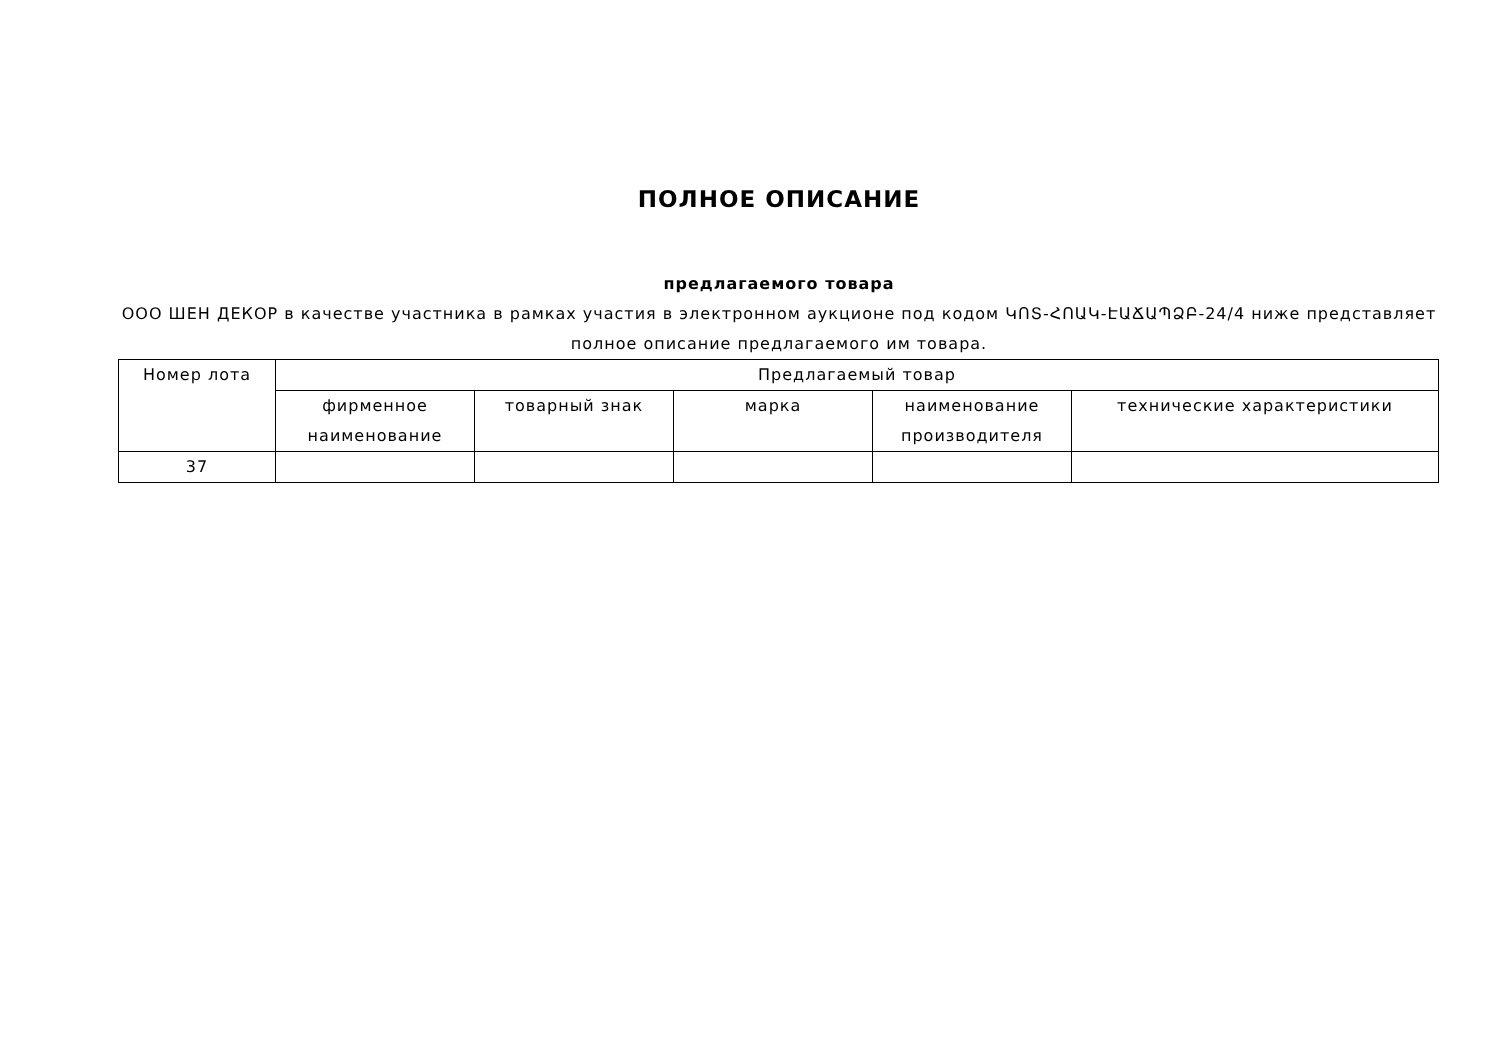ПОЛНОЕ ОПИСАНИЕ
предлагаемого товара
ООО ШЕН ДЕКОР в качестве участника в рамках участия в электронном аукционе под кодом ԿՈՏ-ՀՈԱԿ-ԷԱՃԱՊՁԲ-24/4 ниже представляет полное описание предлагаемого им товара.
| Номер лота | Предлагаемый товар | | | | |
| --- | --- | --- | --- | --- | --- |
| | фирменное наименование | товарный знак | марка | наименование производителя | технические характеристики |
| 37 | | | | | |